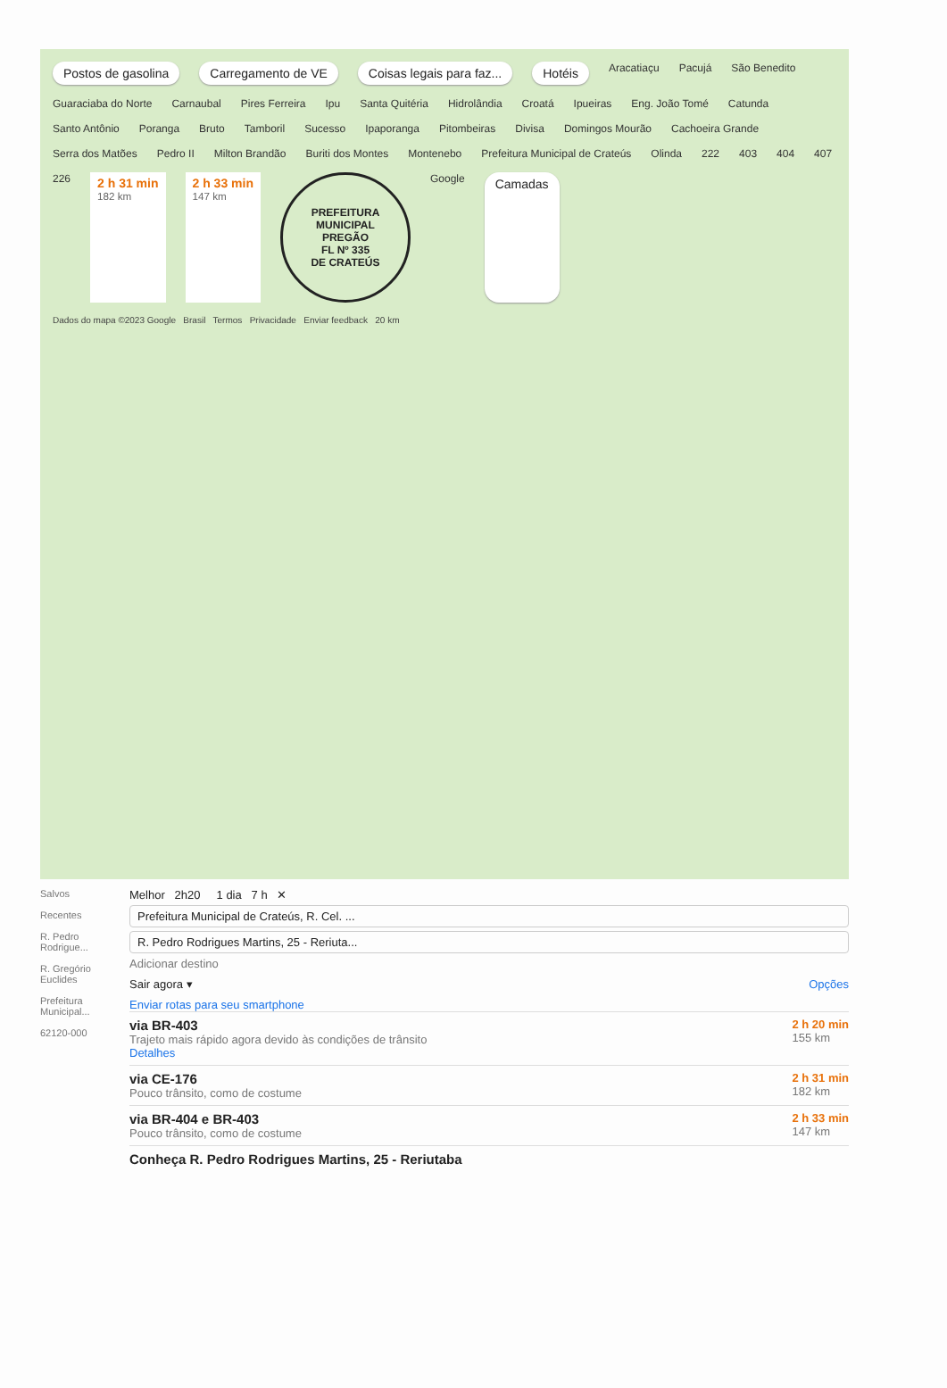Postos de gasolina Carregamento de VE Coisas legais para faz... Hotéis Aracatiaçu Pacujá São Benedito Guaraciaba do Norte Carnaubal Pires Ferreira Ipu Santa Quitéria Hidrolândia Croatá Ipueiras Eng. João Tomé Catunda Santo Antônio Poranga Bruto Tamboril Sucesso Ipaporanga Pitombeiras Divisa Domingos Mourão Cachoeira Grande Serra dos Matões Pedro II Milton Brandão Buriti dos Montes Montenebo Prefeitura Municipal de Crateús Olinda 222 403 404 407 226 2 h 31 min
182 km 2 h 33 min
147 km
PREFEITURA MUNICIPAL
PREGÃO
FL Nº 335
DE CRATEÚS
Google Camadas
Dados do mapa ©2023 Google Brasil Termos Privacidade Enviar feedback 20 km
Salvos
Recentes
R. Pedro Rodrigue...
R. Gregório Euclides
Prefeitura Municipal...
62120-000
Melhor 2h20 1 dia 7 h ✕
Prefeitura Municipal de Crateús, R. Cel. ...
R. Pedro Rodrigues Martins, 25 - Reriuta...
Adicionar destino
Sair agora ▾ Opções
Enviar rotas para seu smartphone
via BR-403
Trajeto mais rápido agora devido às condições de trânsito
Detalhes
2 h 20 min
155 km
via CE-176
Pouco trânsito, como de costume
2 h 31 min
182 km
via BR-404 e BR-403
Pouco trânsito, como de costume
2 h 33 min
147 km
Conheça R. Pedro Rodrigues Martins, 25 - Reriutaba